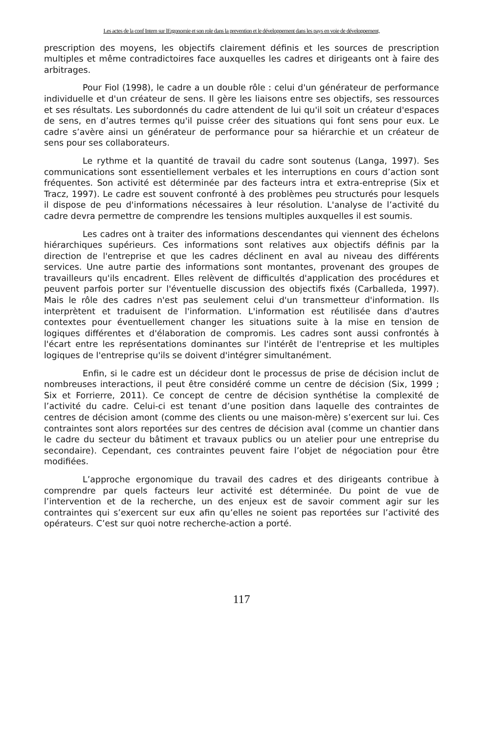Les actes de la conf Intern sur lErgonomie et son role dans la prevention et le développement dans les pays en voie de développement,
prescription des moyens, les objectifs clairement définis et les sources de prescription multiples et même contradictoires face auxquelles les cadres et dirigeants ont à faire des arbitrages.
Pour Fiol (1998), le cadre a un double rôle : celui d'un générateur de performance individuelle et d'un créateur de sens. Il gère les liaisons entre ses objectifs, ses ressources et ses résultats. Les subordonnés du cadre attendent de lui qu'il soit un créateur d'espaces de sens, en d’autres termes qu'il puisse créer des situations qui font sens pour eux. Le cadre s’avère ainsi un générateur de performance pour sa hiérarchie et un créateur de sens pour ses collaborateurs.
Le rythme et la quantité de travail du cadre sont soutenus (Langa, 1997). Ses communications sont essentiellement verbales et les interruptions en cours d’action sont fréquentes. Son activité est déterminée par des facteurs intra et extra-entreprise (Six et Tracz, 1997). Le cadre est souvent confronté à des problèmes peu structurés pour lesquels il dispose de peu d'informations nécessaires à leur résolution. L'analyse de l’activité du cadre devra permettre de comprendre les tensions multiples auxquelles il est soumis.
Les cadres ont à traiter des informations descendantes qui viennent des échelons hiérarchiques supérieurs. Ces informations sont relatives aux objectifs définis par la direction de l'entreprise et que les cadres déclinent en aval au niveau des différents services. Une autre partie des informations sont montantes, provenant des groupes de travailleurs qu'ils encadrent. Elles relèvent de difficultés d'application des procédures et peuvent parfois porter sur l'éventuelle discussion des objectifs fixés (Carballeda, 1997). Mais le rôle des cadres n'est pas seulement celui d'un transmetteur d'information. Ils interprètent et traduisent de l'information. L'information est réutilisée dans d'autres contextes pour éventuellement changer les situations suite à la mise en tension de logiques différentes et d'élaboration de compromis. Les cadres sont aussi confrontés à l'écart entre les représentations dominantes sur l'intérêt de l'entreprise et les multiples logiques de l'entreprise qu'ils se doivent d'intégrer simultanément.
Enfin, si le cadre est un décideur dont le processus de prise de décision inclut de nombreuses interactions, il peut être considéré comme un centre de décision (Six, 1999 ; Six et Forrierre, 2011). Ce concept de centre de décision synthétise la complexité de l’activité du cadre. Celui-ci est tenant d’une position dans laquelle des contraintes de centres de décision amont (comme des clients ou une maison-mère) s’exercent sur lui. Ces contraintes sont alors reportées sur des centres de décision aval (comme un chantier dans le cadre du secteur du bâtiment et travaux publics ou un atelier pour une entreprise du secondaire). Cependant, ces contraintes peuvent faire l’objet de négociation pour être modifiées.
L’approche ergonomique du travail des cadres et des dirigeants contribue à comprendre par quels facteurs leur activité est déterminée. Du point de vue de l’intervention et de la recherche, un des enjeux est de savoir comment agir sur les contraintes qui s’exercent sur eux afin qu’elles ne soient pas reportées sur l’activité des opérateurs. C’est sur quoi notre recherche-action a porté.
117